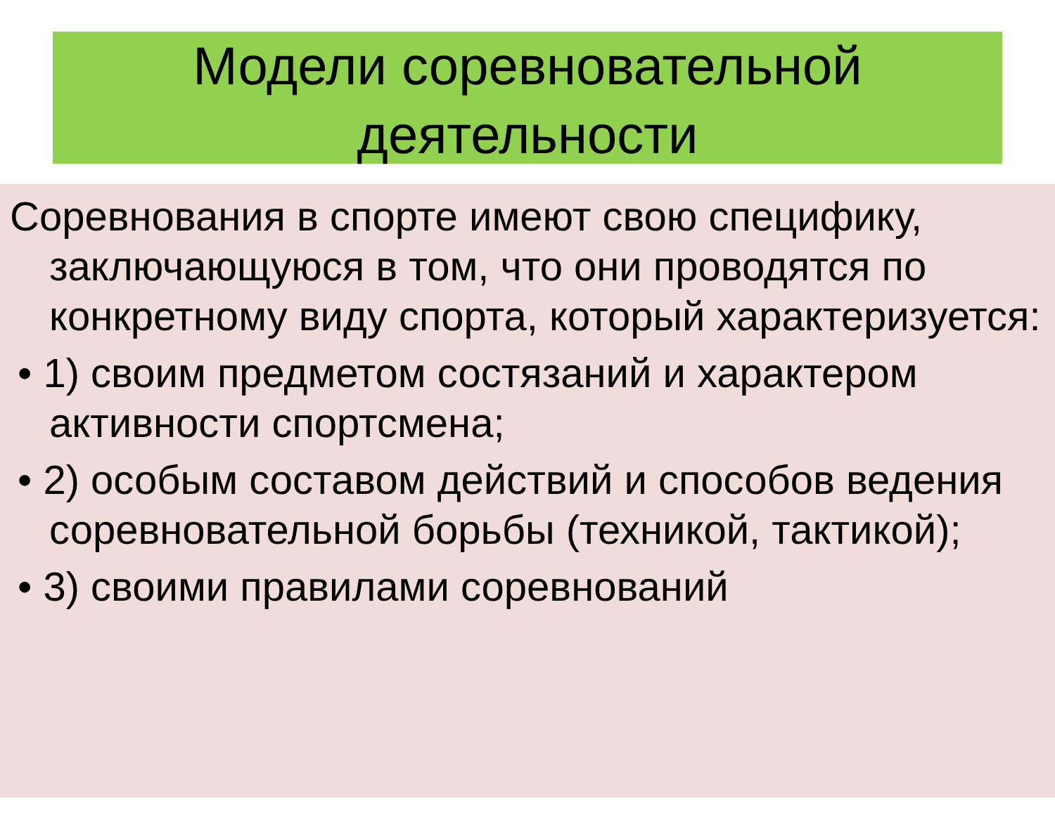Модели соревновательной деятельности
Соревнования в спорте имеют свою специфику, заключающуюся в том, что они проводятся по конкретному виду спорта, который характеризуется:
• 1) своим предметом состязаний и характером активности спортсмена;
• 2) особым составом действий и способов ведения соревновательной борьбы (техникой, тактикой);
• 3) своими правилами соревнований